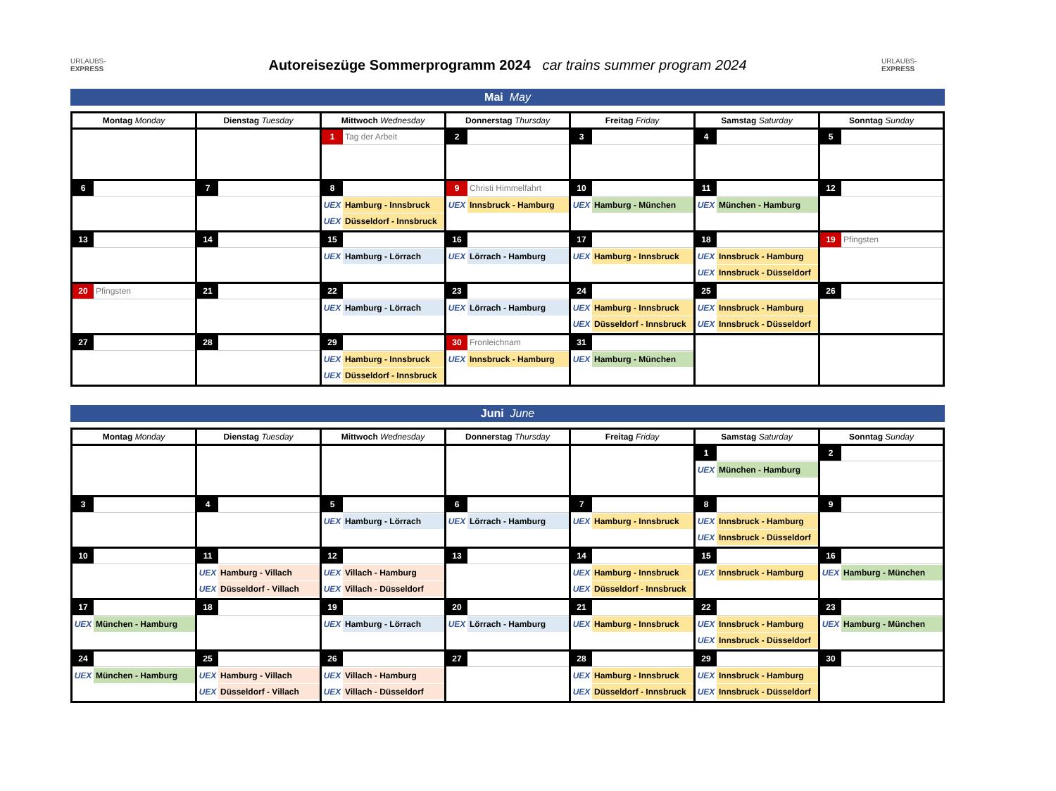URLAUBS-EXPRESS
Autoreisezüge Sommerprogramm 2024 car trains summer program 2024
URLAUBS-EXPRESS
Mai May
| Montag Monday | Dienstag Tuesday | Mittwoch Wednesday | Donnerstag Thursday | Freitag Friday | Samstag Saturday | Sonntag Sunday |
| --- | --- | --- | --- | --- | --- | --- |
| | | 1 Tag der Arbeit | 2 | 3 | 4 | 5 |
| 6 | 7 | 8 UEX Hamburg - Innsbruck UEX Düsseldorf - Innsbruck | 9 Christi Himmelfahrt UEX Innsbruck - Hamburg | 10 UEX Hamburg - München | 11 UEX München - Hamburg | 12 |
| 13 | 14 | 15 UEX Hamburg - Lörrach | 16 UEX Lörrach - Hamburg | 17 UEX Hamburg - Innsbruck | 18 UEX Innsbruck - Hamburg UEX Innsbruck - Düsseldorf | 19 Pfingsten |
| 20 Pfingsten | 21 | 22 UEX Hamburg - Lörrach | 23 UEX Lörrach - Hamburg | 24 UEX Hamburg - Innsbruck UEX Düsseldorf - Innsbruck | 25 UEX Innsbruck - Hamburg UEX Innsbruck - Düsseldorf | 26 |
| 27 | 28 | 29 UEX Hamburg - Innsbruck UEX Düsseldorf - Innsbruck | 30 Fronleichnam UEX Innsbruck - Hamburg | 31 UEX Hamburg - München | | |
Juni June
| Montag Monday | Dienstag Tuesday | Mittwoch Wednesday | Donnerstag Thursday | Freitag Friday | Samstag Saturday | Sonntag Sunday |
| --- | --- | --- | --- | --- | --- | --- |
| | | | | | 1 UEX München - Hamburg | 2 |
| 3 | 4 | 5 UEX Hamburg - Lörrach | 6 UEX Lörrach - Hamburg | 7 UEX Hamburg - Innsbruck | 8 UEX Innsbruck - Hamburg UEX Innsbruck - Düsseldorf | 9 |
| 10 | 11 UEX Hamburg - Villach UEX Düsseldorf - Villach | 12 UEX Villach - Hamburg UEX Villach - Düsseldorf | 13 | 14 UEX Hamburg - Innsbruck UEX Düsseldorf - Innsbruck | 15 UEX Innsbruck - Hamburg | 16 UEX Hamburg - München |
| 17 UEX München - Hamburg | 18 | 19 UEX Hamburg - Lörrach | 20 UEX Lörrach - Hamburg | 21 UEX Hamburg - Innsbruck | 22 UEX Innsbruck - Hamburg UEX Innsbruck - Düsseldorf | 23 UEX Hamburg - München |
| 24 UEX München - Hamburg | 25 UEX Hamburg - Villach UEX Düsseldorf - Villach | 26 UEX Villach - Hamburg UEX Villach - Düsseldorf | 27 | 28 UEX Hamburg - Innsbruck UEX Düsseldorf - Innsbruck | 29 UEX Innsbruck - Hamburg UEX Innsbruck - Düsseldorf | 30 |